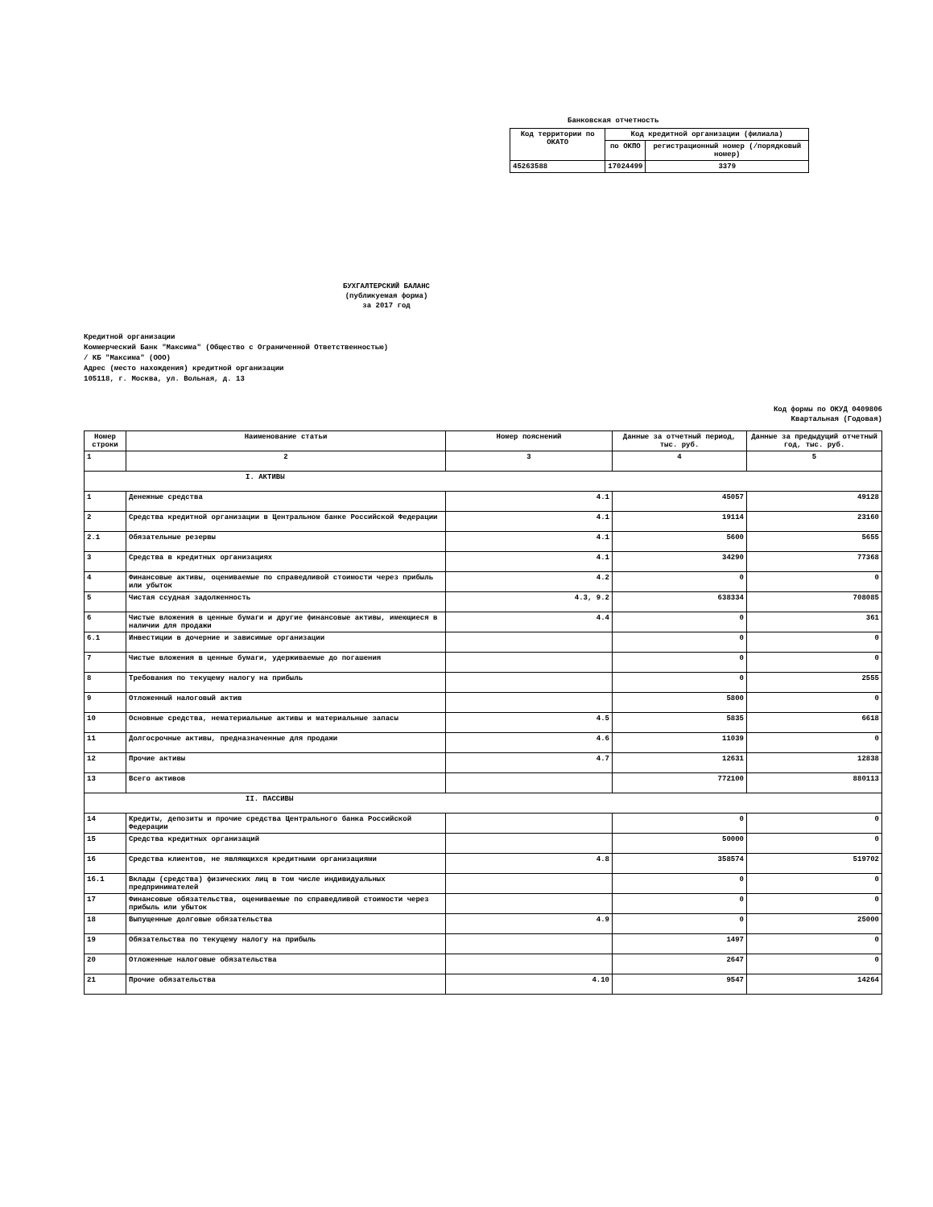Банковская отчетность
| Код территории по ОКАТО | Код кредитной организации (филиала) | |
| --- | --- | --- |
| | по ОКПО | регистрационный номер (/порядковый номер) |
| 45263588 | 17024499 | 3379 |
БУХГАЛТЕРСКИЙ БАЛАНС
(публикуемая форма)
за 2017 год
Кредитной организации
Коммерческий Банк "Максима" (Общество с Ограниченной Ответственностью)
/ КБ "Максима" (ООО)
Адрес (место нахождения) кредитной организации
105118, г. Москва, ул. Вольная, д. 13
Код формы по ОКУД 0409806
Квартальная (Годовая)
| Номер строки | Наименование статьи | Номер пояснений | Данные за отчетный период, тыс. руб. | Данные за предыдущий отчетный год, тыс. руб. |
| --- | --- | --- | --- | --- |
| 1 | 2 | 3 | 4 | 5 |
| I. АКТИВЫ | | | | |
| 1 | Денежные средства | 4.1 | 45057 | 49128 |
| 2 | Средства кредитной организации в Центральном банке Российской Федерации | 4.1 | 19114 | 23160 |
| 2.1 | Обязательные резервы | 4.1 | 5600 | 5655 |
| 3 | Средства в кредитных организациях | 4.1 | 34290 | 77368 |
| 4 | Финансовые активы, оцениваемые по справедливой стоимости через прибыль или убыток | 4.2 | 0 | 0 |
| 5 | Чистая ссудная задолженность | 4.3, 9.2 | 638334 | 708085 |
| 6 | Чистые вложения в ценные бумаги и другие финансовые активы, имеющиеся в наличии для продажи | 4.4 | 0 | 361 |
| 6.1 | Инвестиции в дочерние и зависимые организации | | 0 | 0 |
| 7 | Чистые вложения в ценные бумаги, удерживаемые до погашения | | 0 | 0 |
| 8 | Требования по текущему налогу на прибыль | | 0 | 2555 |
| 9 | Отложенный налоговый актив | | 5800 | 0 |
| 10 | Основные средства, нематериальные активы и материальные запасы | 4.5 | 5835 | 6618 |
| 11 | Долгосрочные активы, предназначенные для продажи | 4.6 | 11039 | 0 |
| 12 | Прочие активы | 4.7 | 12631 | 12838 |
| 13 | Всего активов | | 772100 | 880113 |
| II. ПАССИВЫ | | | | |
| 14 | Кредиты, депозиты и прочие средства Центрального банка Российской Федерации | | 0 | 0 |
| 15 | Средства кредитных организаций | | 50000 | 0 |
| 16 | Средства клиентов, не являющихся кредитными организациями | 4.8 | 358574 | 519702 |
| 16.1 | Вклады (средства) физических лиц в том числе индивидуальных предпринимателей | | 0 | 0 |
| 17 | Финансовые обязательства, оцениваемые по справедливой стоимости через прибыль или убыток | | 0 | 0 |
| 18 | Выпущенные долговые обязательства | 4.9 | 0 | 25000 |
| 19 | Обязательства по текущему налогу на прибыль | | 1497 | 0 |
| 20 | Отложенные налоговые обязательства | | 2647 | 0 |
| 21 | Прочие обязательства | 4.10 | 9547 | 14264 |